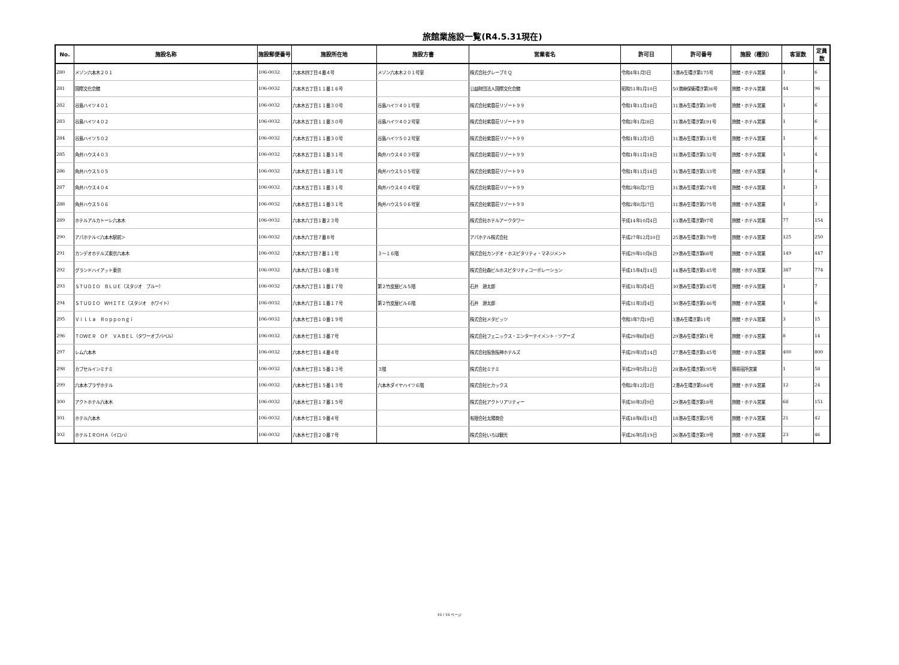旅館業施設一覧(R4.5.31現在)
| No. | 施設名称 | 施設郵便番号 | 施設所在地 | 施設方書 | 営業者名 | 許可日 | 許可番号 | 施設（種別） | 客室数 | 定員数 |
| --- | --- | --- | --- | --- | --- | --- | --- | --- | --- | --- |
| 280 | メゾン六本木２０１ | 106-0032 | 六本木四丁目４番４号 | メゾン六本木２０１号室 | 株式会社グレープＥＱ | 令和4年1月5日 | 3港み生環き第175号 | 旅館・ホテル営業 | 1 | 6 |
| 281 | 国際文化会館 | 106-0032 | 六本木五丁目１１番１６号 | | 公益財団法人国際文化会館 | 昭和51年1月10日 | 50港麻保衛環き第36号 | 旅館・ホテル営業 | 44 | 96 |
| 282 | 谷島ハイツ４０１ | 106-0032 | 六本木五丁目１１番３０号 | 谷島ハイツ４０１号室 | 株式会社紫雲荘リゾート９９ | 令和1年11月18日 | 31港み生環き第130号 | 旅館・ホテル営業 | 1 | 6 |
| 283 | 谷島ハイツ４０２ | 106-0032 | 六本木五丁目１１番３０号 | 谷島ハイツ４０２号室 | 株式会社紫雲荘リゾート９９ | 令和2年1月28日 | 31港み生環き第191号 | 旅館・ホテル営業 | 1 | 6 |
| 284 | 谷島ハイツ５０２ | 106-0032 | 六本木五丁目１１番３０号 | 谷島ハイツ５０２号室 | 株式会社紫雲荘リゾート９９ | 令和1年12月3日 | 31港み生環き第131号 | 旅館・ホテル営業 | 1 | 6 |
| 285 | 角井ハウス４０３ | 106-0032 | 六本木五丁目１１番３１号 | 角井ハウス４０３号室 | 株式会社紫雲荘リゾート９９ | 令和1年11月18日 | 31港み生環き第132号 | 旅館・ホテル営業 | 1 | 4 |
| 286 | 角井ハウス５０５ | 106-0032 | 六本木五丁目１１番３１号 | 角井ハウス５０５号室 | 株式会社紫雲荘リゾート９９ | 令和1年11月18日 | 31港み生環き第133号 | 旅館・ホテル営業 | 1 | 4 |
| 287 | 角井ハウス４０４ | 106-0032 | 六本木五丁目１１番３１号 | 角井ハウス４０４号室 | 株式会社紫雲荘リゾート９９ | 令和2年8月27日 | 31港み生環き第274号 | 旅館・ホテル営業 | 1 | 3 |
| 288 | 角井ハウス５０６ | 106-0032 | 六本木五丁目１１番３１号 | 角井ハウス５０６号室 | 株式会社紫雲荘リゾート９９ | 令和2年8月27日 | 31港み生環き第275号 | 旅館・ホテル営業 | 1 | 3 |
| 289 | ホテルアルカトーレ六本木 | 106-0032 | 六本木六丁目１番２３号 | | 株式会社ホテルアークタワー | 平成14年10月4日 | 13港み生環き第97号 | 旅館・ホテル営業 | 77 | 154 |
| 290 | アパホテル＜六本木駅前＞ | 106-0032 | 六本木六丁目７番８号 | | アパホテル株式会社 | 平成27年12月10日 | 25港み生環き第179号 | 旅館・ホテル営業 | 125 | 250 |
| 291 | カンデオホテルズ東京六本木 | 106-0032 | 六本木六丁目７番１１号 | ３～１６階 | 株式会社カンデオ・ホスピタリティ・マネジメント | 平成29年10月6日 | 29港み生環き第68号 | 旅館・ホテル営業 | 149 | 447 |
| 292 | グランドハイアット東京 | 106-0032 | 六本木六丁目１０番３号 | | 株式会社森ビルホスピタリティコーポレーション | 平成15年4月14日 | 14港み生環き第145号 | 旅館・ホテル営業 | 387 | 774 |
| 293 | ＳＴＵＤＩＯ ＢＬＵＥ（スタジオ ブルー） | 106-0032 | 六本木六丁目１１番１７号 | 第２竹皮屋ビル５階 | 石井 源太郎 | 平成31年3月4日 | 30港み生環き第145号 | 旅館・ホテル営業 | 1 | 7 |
| 294 | ＳＴＵＤＩＯ ＷＨＩＴＥ（スタジオ ホワイト） | 106-0032 | 六本木六丁目１１番１７号 | 第２竹皮屋ビル６階 | 石井 源太郎 | 平成31年3月4日 | 30港み生環き第146号 | 旅館・ホテル営業 | 1 | 6 |
| 295 | Ｖｉｌｌａ Ｒｏｐｐｏｎｇｉ | 106-0032 | 六本木七丁目１０番１９号 | | 株式会社メタビッツ | 令和3年7月19日 | 3港み生環き第11号 | 旅館・ホテル営業 | 3 | 15 |
| 296 | ＴＯＷＥＲ ＯＦ ＶＡＢＥＬ（タワーオブバベル） | 106-0032 | 六本木七丁目１３番７号 | | 株式会社フェニックス・エンターテイメント・ツアーズ | 平成29年8月8日 | 29港み生環き第51号 | 旅館・ホテル営業 | 8 | 14 |
| 297 | レム六本木 | 106-0032 | 六本木七丁目１４番４号 | | 株式会社阪急阪神ホテルズ | 平成29年3月14日 | 27港み生環き第145号 | 旅館・ホテル営業 | 400 | 800 |
| 298 | カプセルインミナミ | 106-0032 | 六本木七丁目１５番１３号 | ３階 | 株式会社ミナミ | 平成29年5月12日 | 28港み生環き第195号 | 簡易宿所営業 | 1 | 58 |
| 299 | 六本木プラザホテル | 106-0032 | 六本木七丁目１５番１３号 | 六本木ダイヤハイツ６階 | 株式会社ヒカックス | 令和2年12月2日 | 2港み生環き第164号 | 旅館・ホテル営業 | 12 | 24 |
| 300 | アクトホテル六本木 | 106-0032 | 六本木七丁目１７番１５号 | | 株式会社アクトリアリティー | 平成30年3月9日 | 29港み生環き第18号 | 旅館・ホテル営業 | 68 | 151 |
| 301 | ホテル六本木 | 106-0032 | 六本木七丁目１９番４号 | | 有限会社太陽商会 | 平成18年6月14日 | 18港み生環き第25号 | 旅館・ホテル営業 | 21 | 42 |
| 302 | ホテルＩＲＯＨＡ（イロハ） | 106-0032 | 六本木七丁目２０番７号 | | 株式会社いろは観光 | 平成26年5月19日 | 26港み生環き第19号 | 旅館・ホテル営業 | 23 | 46 |
10 / 10 ページ